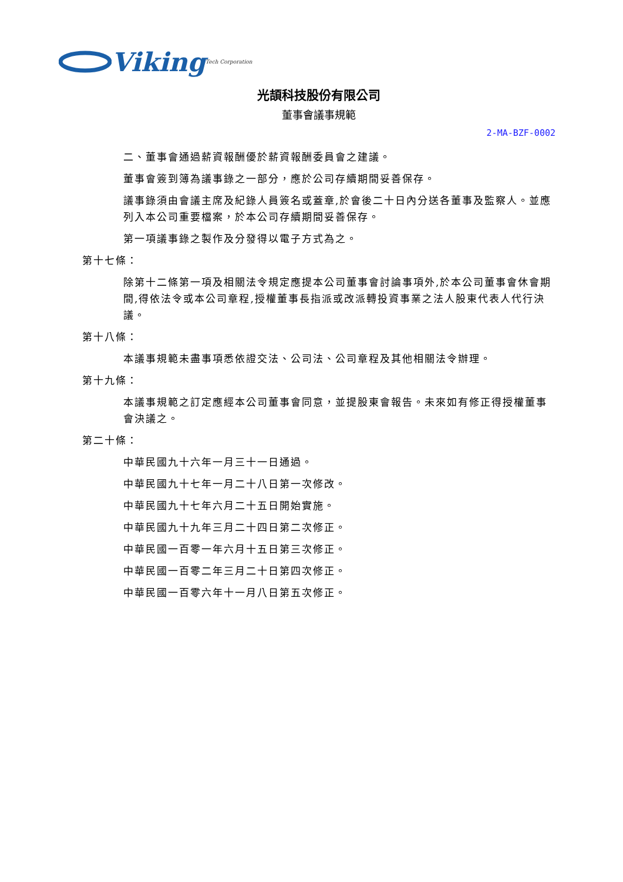Viking Tech Corporation
光頡科技股份有限公司
董事會議事規範
2-MA-BZF-0002
二、董事會通過薪資報酬優於薪資報酬委員會之建議。
董事會簽到簿為議事錄之一部分，應於公司存續期間妥善保存。
議事錄須由會議主席及紀錄人員簽名或蓋章,於會後二十日內分送各董事及監察人。並應列入本公司重要檔案，於本公司存續期間妥善保存。
第一項議事錄之製作及分發得以電子方式為之。
第十七條：
除第十二條第一項及相關法令規定應提本公司董事會討論事項外,於本公司董事會休會期間,得依法令或本公司章程,授權董事長指派或改派轉投資事業之法人股東代表人代行決議。
第十八條：
本議事規範未盡事項悉依證交法、公司法、公司章程及其他相關法令辦理。
第十九條：
本議事規範之訂定應經本公司董事會同意，並提股東會報告。未來如有修正得授權董事會決議之。
第二十條：
中華民國九十六年一月三十一日通過。
中華民國九十七年一月二十八日第一次修改。
中華民國九十七年六月二十五日開始實施。
中華民國九十九年三月二十四日第二次修正。
中華民國一百零一年六月十五日第三次修正。
中華民國一百零二年三月二十日第四次修正。
中華民國一百零六年十一月八日第五次修正。